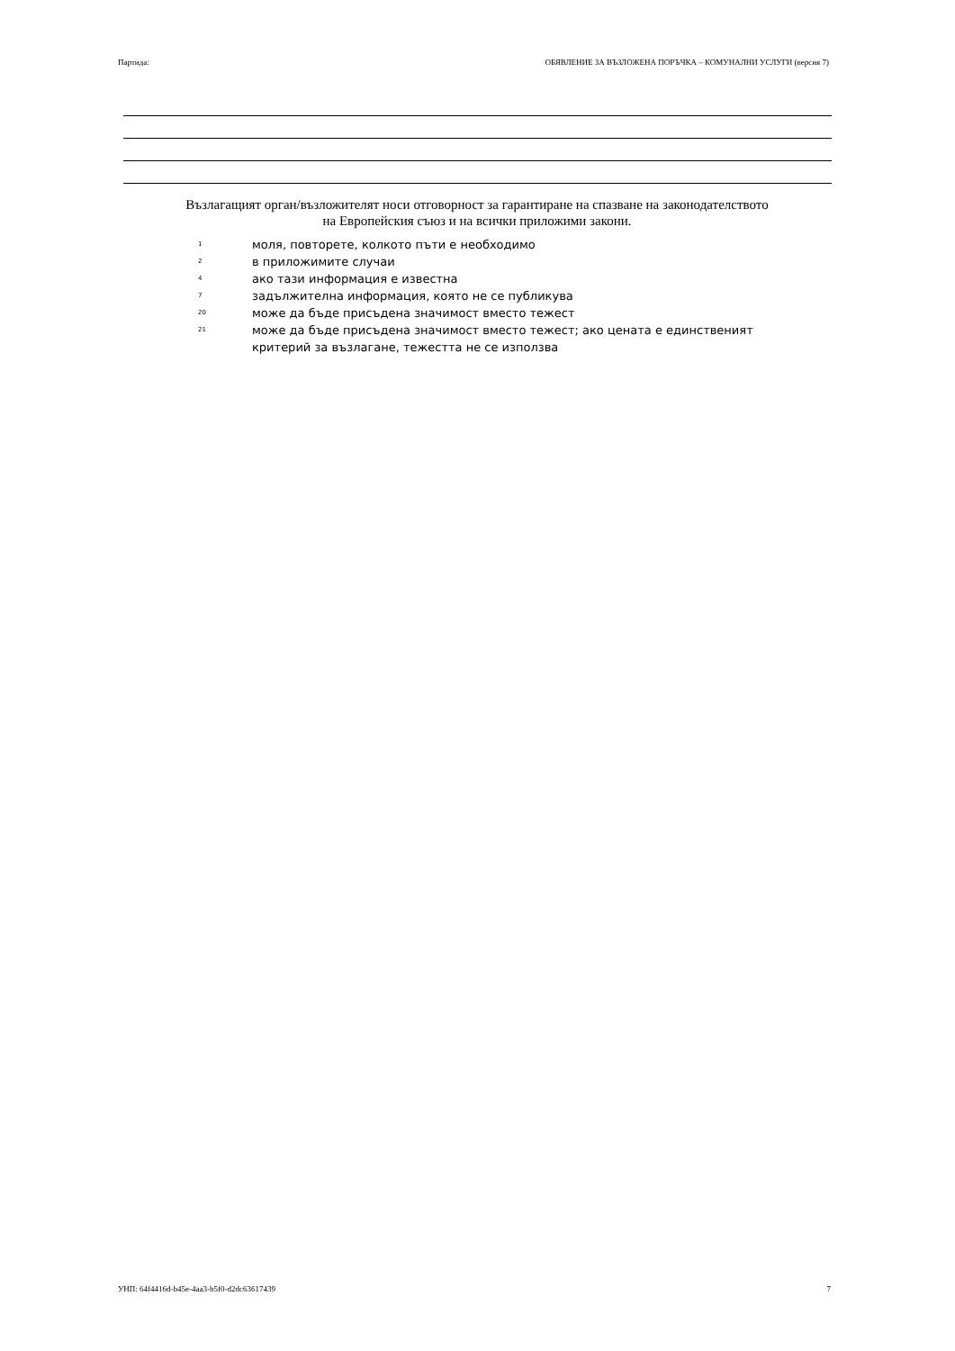Партида: ОБЯВЛЕНИЕ ЗА ВЪЗЛОЖЕНА ПОРЪЧКА – КОМУНАЛНИ УСЛУГИ (версия 7)
Възлагащият орган/възложителят носи отговорност за гарантиране на спазване на законодателството на Европейския съюз и на всички приложими закони.
1 моля, повторете, колкото пъти е необходимо
2 в приложимите случаи
4 ако тази информация е известна
7 задължителна информация, която не се публикува
20 може да бъде присъдена значимост вместо тежест
21 може да бъде присъдена значимост вместо тежест; ако цената е единственият критерий за възлагане, тежестта не се използва
УНП: 64f4416d-b45e-4aa3-b5f0-d2dc63617439 7